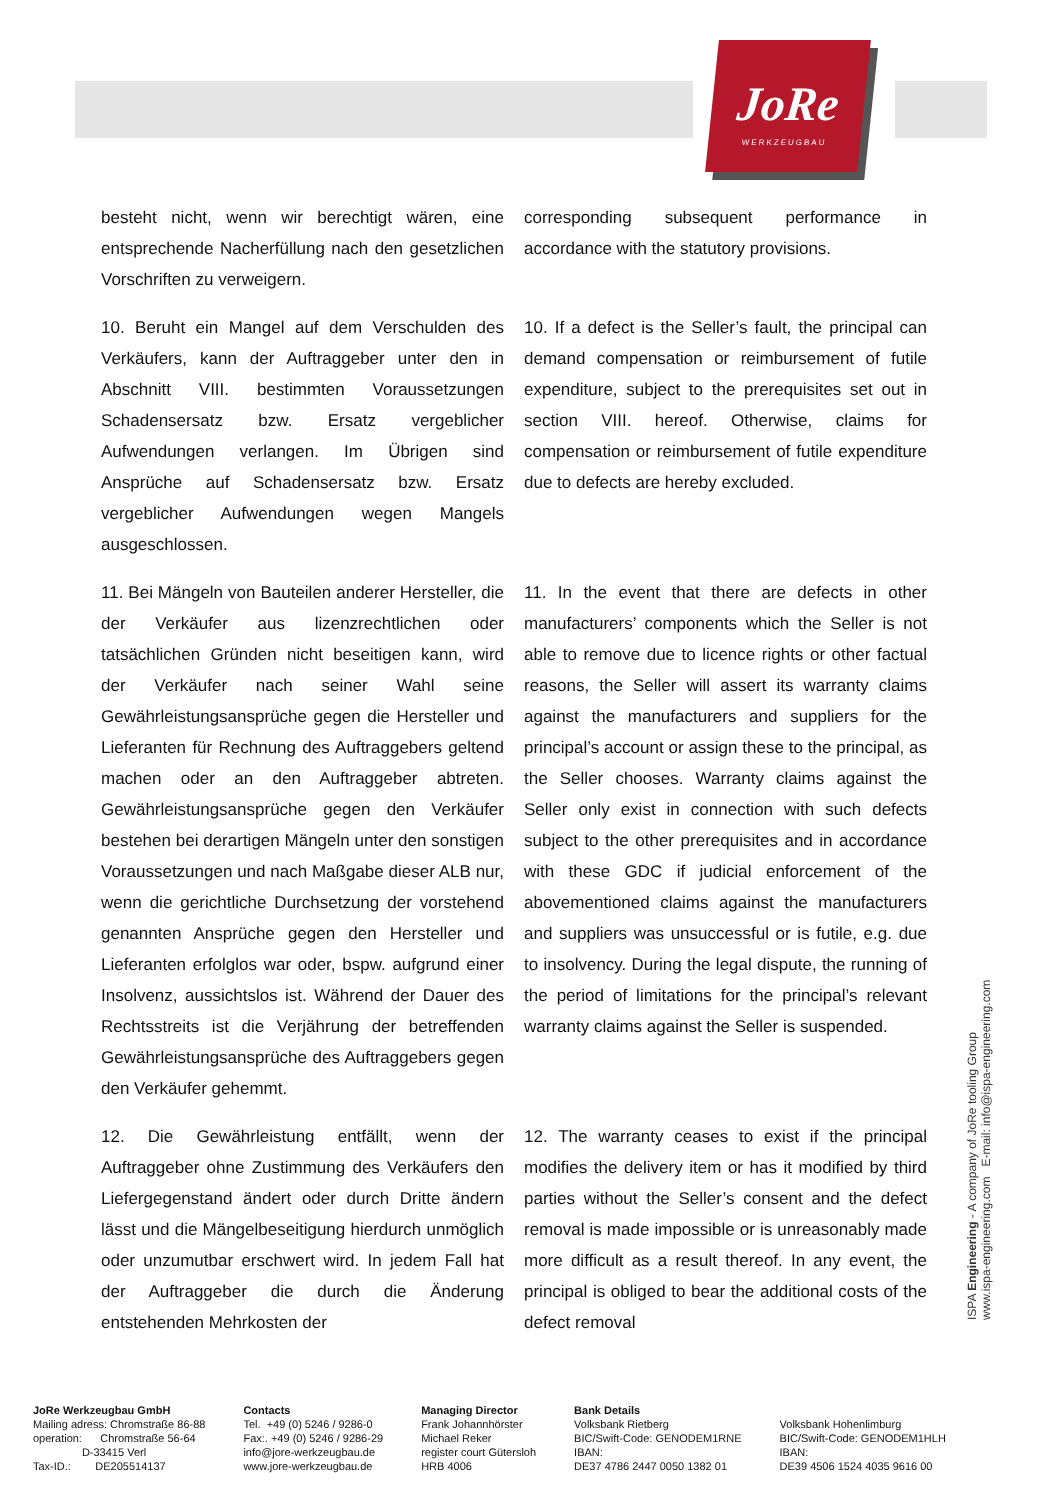JoRe
WERKZEUGBAU
besteht nicht, wenn wir berechtigt wären, eine entsprechende Nacherfüllung nach den gesetzlichen Vorschriften zu verweigern.
corresponding subsequent performance in accordance with the statutory provisions.
10. Beruht ein Mangel auf dem Verschulden des Verkäufers, kann der Auftraggeber unter den in Abschnitt VIII. bestimmten Voraussetzungen Schadensersatz bzw. Ersatz vergeblicher Aufwendungen verlangen. Im Übrigen sind Ansprüche auf Schadensersatz bzw. Ersatz vergeblicher Aufwendungen wegen Mangels ausgeschlossen.
10. If a defect is the Seller’s fault, the principal can demand compensation or reimbursement of futile expenditure, subject to the prerequisites set out in section VIII. hereof. Otherwise, claims for compensation or reimbursement of futile expenditure due to defects are hereby excluded.
11. Bei Mängeln von Bauteilen anderer Hersteller, die der Verkäufer aus lizenzrechtlichen oder tatsächlichen Gründen nicht beseitigen kann, wird der Verkäufer nach seiner Wahl seine Gewährleistungsansprüche gegen die Hersteller und Lieferanten für Rechnung des Auftraggebers geltend machen oder an den Auftraggeber abtreten. Gewährleistungsansprüche gegen den Verkäufer bestehen bei derartigen Mängeln unter den sonstigen Voraussetzungen und nach Maßgabe dieser ALB nur, wenn die gerichtliche Durchsetzung der vorstehend genannten Ansprüche gegen den Hersteller und Lieferanten erfolglos war oder, bspw. aufgrund einer Insolvenz, aussichtslos ist. Während der Dauer des Rechtsstreits ist die Verjährung der betreffenden Gewährleistungsansprüche des Auftraggebers gegen den Verkäufer gehemmt.
11. In the event that there are defects in other manufacturers’ components which the Seller is not able to remove due to licence rights or other factual reasons, the Seller will assert its warranty claims against the manufacturers and suppliers for the principal’s account or assign these to the principal, as the Seller chooses. Warranty claims against the Seller only exist in connection with such defects subject to the other prerequisites and in accordance with these GDC if judicial enforcement of the abovementioned claims against the manufacturers and suppliers was unsuccessful or is futile, e.g. due to insolvency. During the legal dispute, the running of the period of limitations for the principal’s relevant warranty claims against the Seller is suspended.
12. Die Gewährleistung entfällt, wenn der Auftraggeber ohne Zustimmung des Verkäufers den Liefergegenstand ändert oder durch Dritte ändern lässt und die Mängelbeseitigung hierdurch unmöglich oder unzumutbar erschwert wird. In jedem Fall hat der Auftraggeber die durch die Änderung entstehenden Mehrkosten der
12. The warranty ceases to exist if the principal modifies the delivery item or has it modified by third parties without the Seller’s consent and the defect removal is made impossible or is unreasonably made more difficult as a result thereof. In any event, the principal is obliged to bear the additional costs of the defect removal
ISPA Engineering - A company of JoRe tooling Group
www.ispa-engineering.com E-mail: info@ispa-engineering.com
JoRe Werkzeugbau GmbH Mailing adress: Chromstraße 86-88 operation: Chromstraße 56-64 D-33415 Verl Tax-ID.: DE205514137
Contacts Tel. +49 (0) 5246 / 9286-0 Fax:. +49 (0) 5246 / 9286-29 info@jore-werkzeugbau.de www.jore-werkzeugbau.de
Managing Director Frank Johannhörster Michael Reker register court Gütersloh HRB 4006
Bank Details Volksbank Rietberg BIC/Swift-Code: GENODEM1RNE IBAN: DE37 4786 2447 0050 1382 01
Volksbank Hohenlimburg BIC/Swift-Code: GENODEM1HLH IBAN: DE39 4506 1524 4035 9616 00